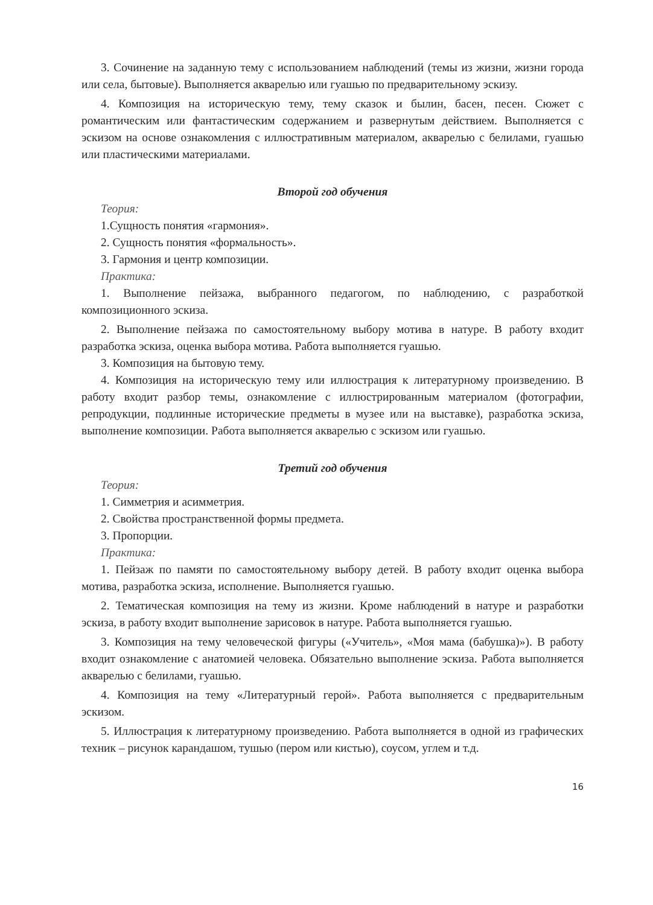3. Сочинение на заданную тему с использованием наблюдений (темы из жизни, жизни города или села, бытовые). Выполняется акварелью или гуашью по предварительному эскизу.
4. Композиция на историческую тему, тему сказок и былин, басен, песен. Сюжет с романтическим или фантастическим содержанием и развернутым действием. Выполняется с эскизом на основе ознакомления с иллюстративным материалом, акварелью с белилами, гуашью или пластическими материалами.
Второй год обучения
Теория:
1.Сущность понятия «гармония».
2. Сущность понятия «формальность».
3. Гармония и центр композиции.
Практика:
1. Выполнение пейзажа, выбранного педагогом, по наблюдению, с разработкой композиционного эскиза.
2. Выполнение пейзажа по самостоятельному выбору мотива в натуре. В работу входит разработка эскиза, оценка выбора мотива. Работа выполняется гуашью.
3. Композиция на бытовую тему.
4. Композиция на историческую тему или иллюстрация к литературному произведению. В работу входит разбор темы, ознакомление с иллюстрированным материалом (фотографии, репродукции, подлинные исторические предметы в музее или на выставке), разработка эскиза, выполнение композиции. Работа выполняется акварелью с эскизом или гуашью.
Третий год обучения
Теория:
1. Симметрия и асимметрия.
2. Свойства пространственной формы предмета.
3. Пропорции.
Практика:
1. Пейзаж по памяти по самостоятельному выбору детей. В работу входит оценка выбора мотива, разработка эскиза, исполнение. Выполняется гуашью.
2. Тематическая композиция на тему из жизни. Кроме наблюдений в натуре и разработки эскиза, в работу входит выполнение зарисовок в натуре. Работа выполняется гуашью.
3. Композиция на тему человеческой фигуры («Учитель», «Моя мама (бабушка)»). В работу входит ознакомление с анатомией человека. Обязательно выполнение эскиза. Работа выполняется акварелью с белилами, гуашью.
4. Композиция на тему «Литературный герой». Работа выполняется с предварительным эскизом.
5. Иллюстрация к литературному произведению. Работа выполняется в одной из графических техник – рисунок карандашом, тушью (пером или кистью), соусом, углем и т.д.
16